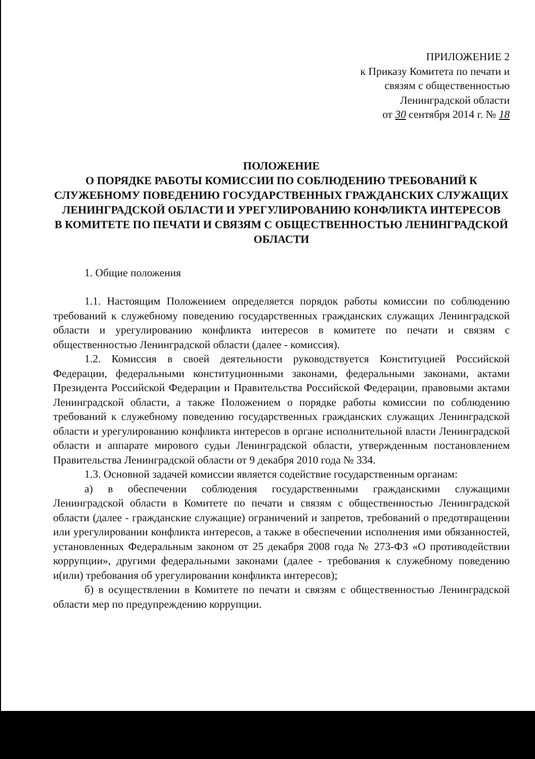ПРИЛОЖЕНИЕ 2
к Приказу Комитета по печати и
связям с общественностью
Ленинградской области
от 30 сентября 2014 г. № 18
ПОЛОЖЕНИЕ
О ПОРЯДКЕ РАБОТЫ КОМИССИИ ПО СОБЛЮДЕНИЮ ТРЕБОВАНИЙ К СЛУЖЕБНОМУ ПОВЕДЕНИЮ ГОСУДАРСТВЕННЫХ ГРАЖДАНСКИХ СЛУЖАЩИХ ЛЕНИНГРАДСКОЙ ОБЛАСТИ И УРЕГУЛИРОВАНИЮ КОНФЛИКТА ИНТЕРЕСОВ
В КОМИТЕТЕ ПО ПЕЧАТИ И СВЯЗЯМ С ОБЩЕСТВЕННОСТЬЮ ЛЕНИНГРАДСКОЙ ОБЛАСТИ
1. Общие положения
1.1. Настоящим Положением определяется порядок работы комиссии по соблюдению требований к служебному поведению государственных гражданских служащих Ленинградской области и урегулированию конфликта интересов в комитете по печати и связям с общественностью Ленинградской области (далее - комиссия).
1.2. Комиссия в своей деятельности руководствуется Конституцией Российской Федерации, федеральными конституционными законами, федеральными законами, актами Президента Российской Федерации и Правительства Российской Федерации, правовыми актами Ленинградской области, а также Положением о порядке работы комиссии по соблюдению требований к служебному поведению государственных гражданских служащих Ленинградской области и урегулированию конфликта интересов в органе исполнительной власти Ленинградской области и аппарате мирового судьи Ленинградской области, утвержденным постановлением Правительства Ленинградской области от 9 декабря 2010 года № 334.
1.3. Основной задачей комиссии является содействие государственным органам:
а) в обеспечении соблюдения государственными гражданскими служащими Ленинградской области в Комитете по печати и связям с общественностью Ленинградской области (далее - гражданские служащие) ограничений и запретов, требований о предотвращении или урегулировании конфликта интересов, а также в обеспечении исполнения ими обязанностей, установленных Федеральным законом от 25 декабря 2008 года № 273-ФЗ «О противодействии коррупции», другими федеральными законами (далее - требования к служебному поведению и(или) требования об урегулировании конфликта интересов);
б) в осуществлении в Комитете по печати и связям с общественностью Ленинградской области мер по предупреждению коррупции.